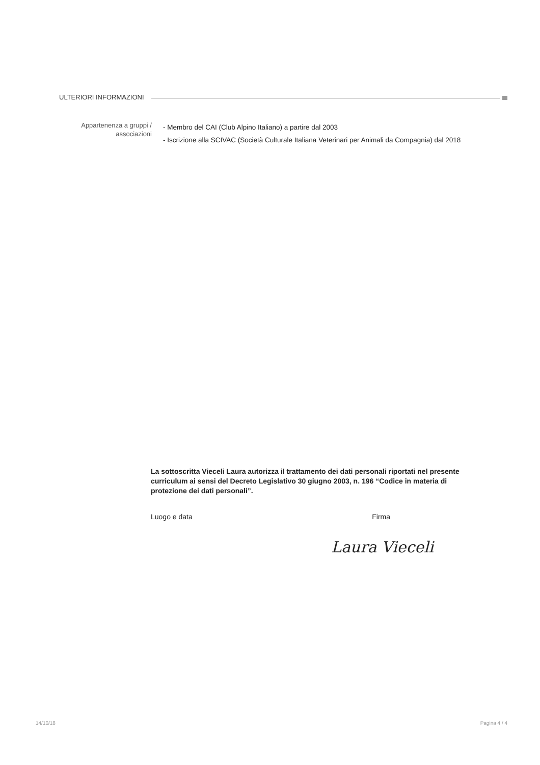ULTERIORI INFORMAZIONI
Appartenenza a gruppi / associazioni
- Membro del CAI (Club Alpino Italiano) a partire dal 2003
- Iscrizione alla SCIVAC (Società Culturale Italiana Veterinari per Animali da Compagnia) dal 2018
La sottoscritta Vieceli Laura autorizza il trattamento dei dati personali riportati nel presente curriculum ai sensi del Decreto Legislativo 30 giugno 2003, n. 196 “Codice in materia di protezione dei dati personali”.
Luogo e data Firma
Laura Vieceli
14/10/18 Pagina 4 / 4